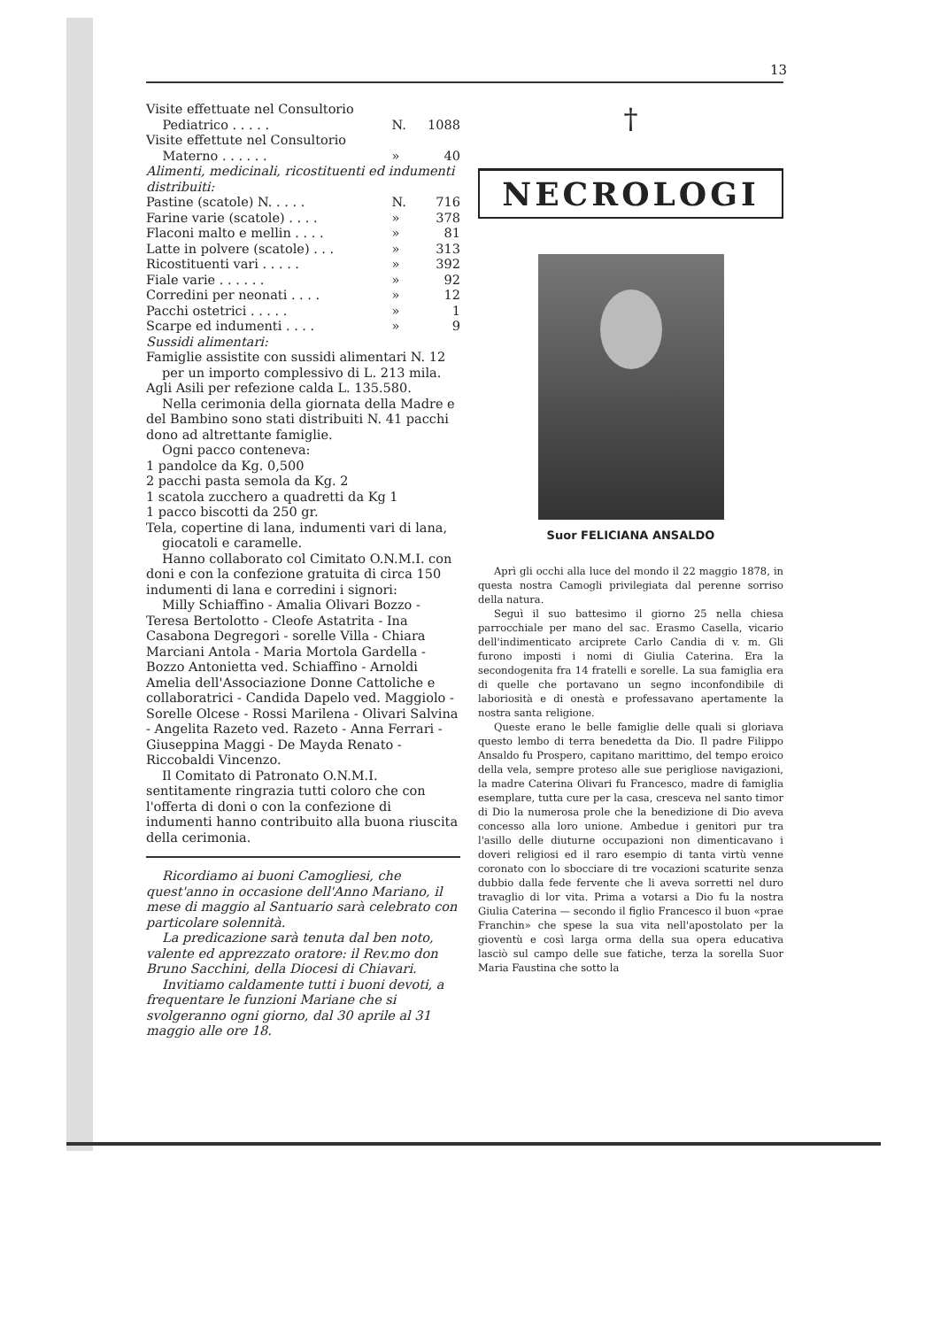13
| Visite effettuate nel Consultorio | | |
| Pediatrico . . . . . | N. | 1088 |
| Visite effettute nel Consultorio | | |
| Materno . . . . . . | » | 40 |
| Alimenti, medicinali, ricostituenti ed indumenti distribuiti: | | |
| Pastine (scatole) N. . . . . | N. | 716 |
| Farine varie (scatole) . . . . | » | 378 |
| Flaconi malto e mellin . . . . | » | 81 |
| Latte in polvere (scatole) . . . | » | 313 |
| Ricostituenti vari . . . . . | » | 392 |
| Fiale varie . . . . . . | » | 92 |
| Corredini per neonati . . . . | » | 12 |
| Pacchi ostetrici . . . . . | » | 1 |
| Scarpe ed indumenti . . . . | » | 9 |
Sussidi alimentari:
Famiglie assistite con sussidi alimentari N. 12 per un importo complessivo di L. 213 mila.
Agli Asili per refezione calda L. 135.580.
Nella cerimonia della giornata della Madre e del Bambino sono stati distribuiti N. 41 pacchi dono ad altrettante famiglie.
Ogni pacco conteneva:
1 pandolce da Kg. 0,500
2 pacchi pasta semola da Kg. 2
1 scatola zucchero a quadretti da Kg 1
1 pacco biscotti da 250 gr.
Tela, copertine di lana, indumenti vari di lana, giocatoli e caramelle.
Hanno collaborato col Cimitato O.N.M.I. con doni e con la confezione gratuita di circa 150 indumenti di lana e corredini i signori:
Milly Schiaffino - Amalia Olivari Bozzo - Teresa Bertolotto - Cleofe Astatrita - Ina Casabona Degregori - sorelle Villa - Chiara Marciani Antola - Maria Mortola Gardella - Bozzo Antonietta ved. Schiaffino - Arnoldi Amelia dell'Associazione Donne Cattoliche e collaboratrici - Candida Dapelo ved. Maggiolo - Sorelle Olcese - Rossi Marilena - Olivari Salvina - Angelita Razeto ved. Razeto - Anna Ferrari - Giuseppina Maggi - De Mayda Renato - Riccobaldi Vincenzo.
Il Comitato di Patronato O.N.M.I. sentitamente ringrazia tutti coloro che con l'offerta di doni o con la confezione di indumenti hanno contribuito alla buona riuscita della cerimonia.
Ricordiamo ai buoni Camogliesi, che quest'anno in occasione dell'Anno Mariano, il mese di maggio al Santuario sarà celebrato con particolare solennità.
La predicazione sarà tenuta dal ben noto, valente ed apprezzato oratore: il Rev.mo don Bruno Sacchini, della Diocesi di Chiavari.
Invitiamo caldamente tutti i buoni devoti, a frequentare le funzioni Mariane che si svolgeranno ogni giorno, dal 30 aprile al 31 maggio alle ore 18.
†
NECROLOGI
Suor FELICIANA ANSALDO
Aprì gli occhi alla luce del mondo il 22 maggio 1878, in questa nostra Camogli privilegiata dal perenne sorriso della natura.
Seguì il suo battesimo il giorno 25 nella chiesa parrocchiale per mano del sac. Erasmo Casella, vicario dell'indimenticato arciprete Carlo Candia di v. m. Gli furono imposti i nomi di Giulia Caterina. Era la secondogenita fra 14 fratelli e sorelle. La sua famiglia era di quelle che portavano un segno inconfondibile di laboriosità e di onestà e professavano apertamente la nostra santa religione.
Queste erano le belle famiglie delle quali si gloriava questo lembo di terra benedetta da Dio. Il padre Filippo Ansaldo fu Prospero, capitano marittimo, del tempo eroico della vela, sempre proteso alle sue perigliose navigazioni, la madre Caterina Olivari fu Francesco, madre di famiglia esemplare, tutta cure per la casa, cresceva nel santo timor di Dio la numerosa prole che la benedizione di Dio aveva concesso alla loro unione. Ambedue i genitori pur tra l'asillo delle diuturne occupazioni non dimenticavano i doveri religiosi ed il raro esempio di tanta virtù venne coronato con lo sbocciare di tre vocazioni scaturite senza dubbio dalla fede fervente che li aveva sorretti nel duro travaglio di lor vita. Prima a votarsi a Dio fu la nostra Giulia Caterina — secondo il figlio Francesco il buon «prae Franchin» che spese la sua vita nell'apostolato per la gioventù e così larga orma della sua opera educativa lasciò sul campo delle sue fatiche, terza la sorella Suor Maria Faustina che sotto la